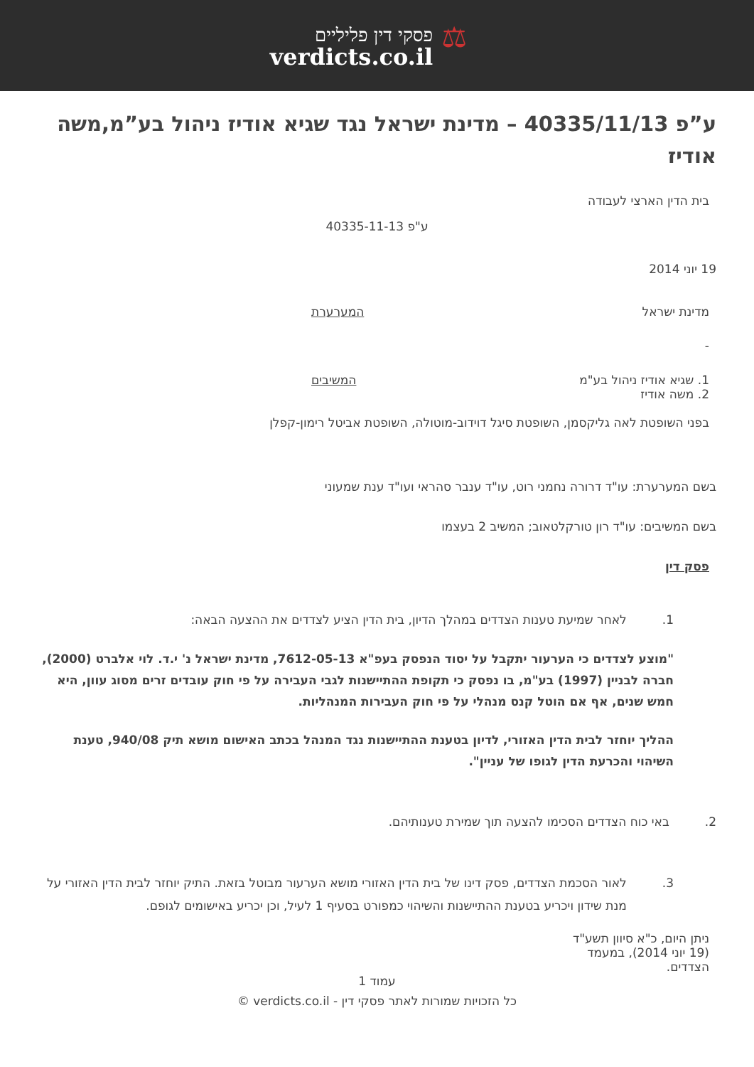פסקי דין פליליים
verdicts.co.il
⚖
ע”פ 40335/11/13 – מדינת ישראל נגד שגיא אודיז ניהול בע”מ,משה אודיז
בית הדין הארצי לעבודה
ע"פ 40335-11-13
19 יוני 2014
מדינת ישראל המערערת
-
1. שגיא אודיז ניהול בע"מ
2. משה אודיז המשיבים
בפני השופטת לאה גליקסמן, השופטת סיגל דוידוב-מוטולה, השופטת אביטל רימון-קפלן
בשם המערערת: עו"ד דרורה נחמני רוט, עו"ד ענבר סהראי ועו"ד ענת שמעוני
בשם המשיבים: עו"ד רון טורקלטאוב; המשיב 2 בעצמו
פסק דין
1. לאחר שמיעת טענות הצדדים במהלך הדיון, בית הדין הציע לצדדים את ההצעה הבאה:
"מוצע לצדדים כי הערעור יתקבל על יסוד הנפסק בעפ"א 7612-05-13, מדינת ישראל נ' י.ד. לוי אלברט (2000), חברה לבניין (1997) בע"מ, בו נפסק כי תקופת ההתיישנות לגבי העבירה על פי חוק עובדים זרים מסוג עוון, היא חמש שנים, אף אם הוטל קנס מנהלי על פי חוק העבירות המנהליות.
ההליך יוחזר לבית הדין האזורי, לדיון בטענת ההתיישנות נגד המנהל בכתב האישום מושא תיק 940/08, טענת השיהוי והכרעת הדין לגופו של עניין".
2. באי כוח הצדדים הסכימו להצעה תוך שמירת טענותיהם.
3. לאור הסכמת הצדדים, פסק דינו של בית הדין האזורי מושא הערעור מבוטל בזאת. התיק יוחזר לבית הדין האזורי על מנת שידון ויכריע בטענת ההתיישנות והשיהוי כמפורט בסעיף 1 לעיל, וכן יכריע באישומים לגופם.
ניתן היום, כ"א סיוון תשע"ד (19 יוני 2014), במעמד הצדדים.
עמוד 1
כל הזכויות שמורות לאתר פסקי דין - verdicts.co.il ©